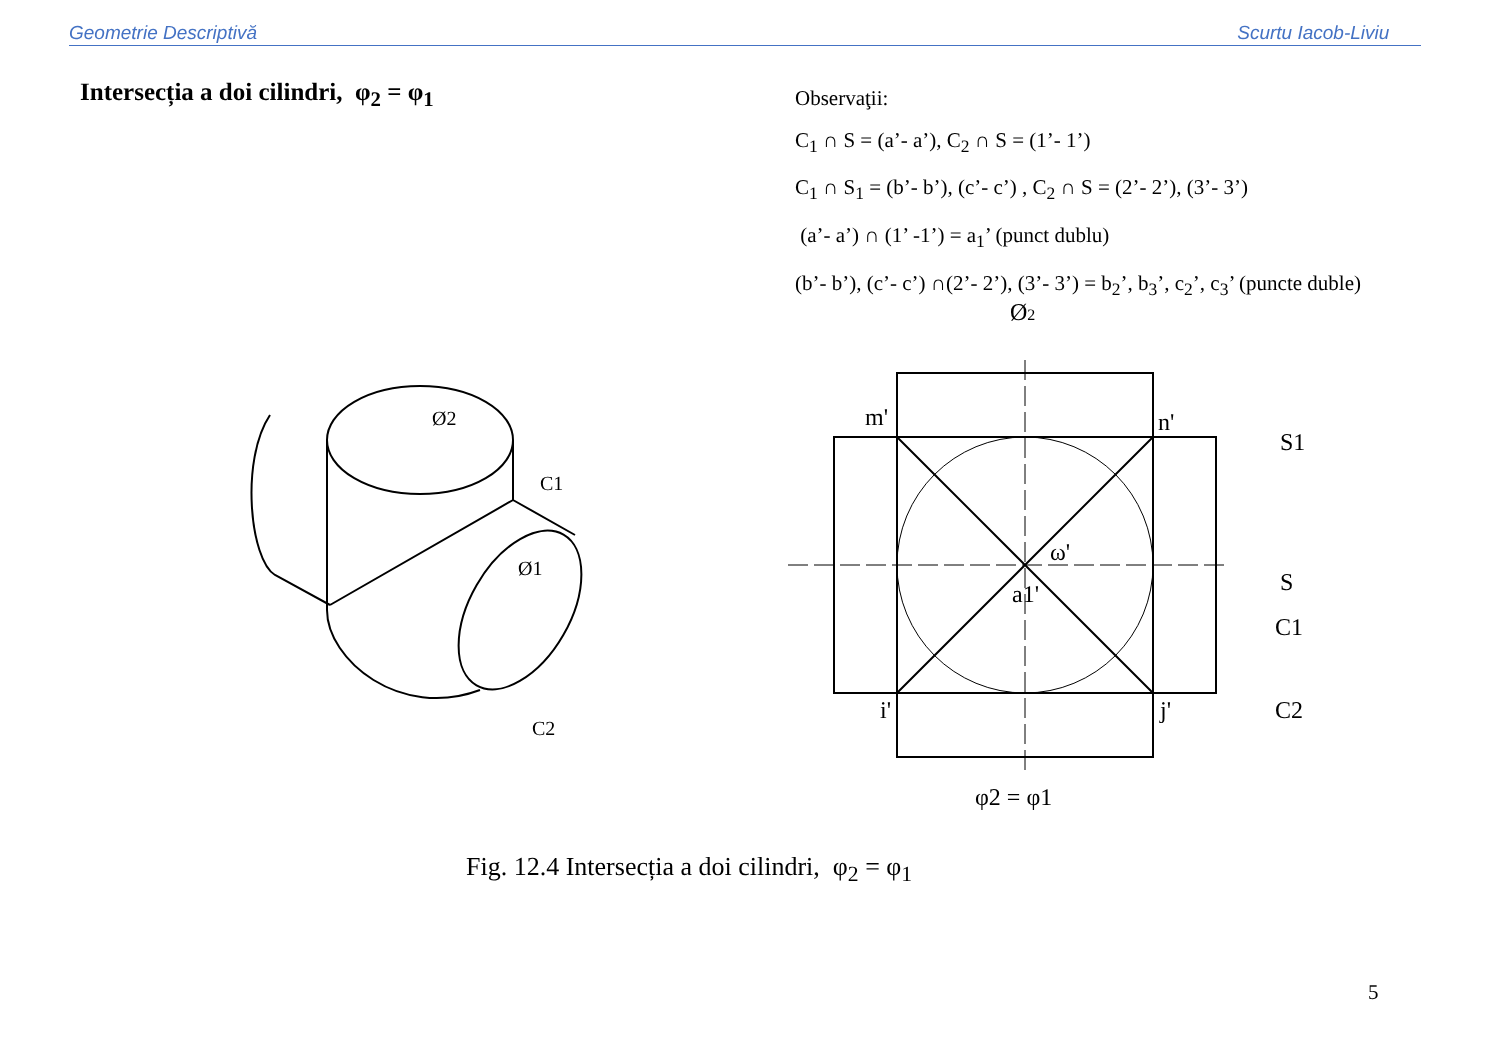Geometrie Descriptivă Scurtu Iacob-Liviu
Intersecția a doi cilindri, φ<sub>2</sub> = φ<sub>1</sub>
Observaţii:
C<sub>1</sub> ∩ S = (a’- a’), C<sub>2</sub> ∩ S = (1’- 1’)
C<sub>1</sub> ∩ S<sub>1</sub> = (b’- b’), (c’- c’) , C<sub>2</sub> ∩ S = (2’- 2’), (3’- 3’)
(a’- a’) ∩ (1’ -1’) = a<sub>1</sub>’ (punct dublu)
(b’- b’), (c’- c’) ∩(2’- 2’), (3’- 3’) = b<sub>2</sub>’, b<sub>3</sub>’, c<sub>2</sub>’, c<sub>3</sub>’ (puncte duble)
Ø2
Ø2
C1
Ø1
C2
m'
n'
S1
S
C1
C2
ω'
a1'
i'
j'
φ2 = φ1
Fig. 12.4 Intersecția a doi cilindri, φ<sub>2</sub> = φ<sub>1</sub>
5